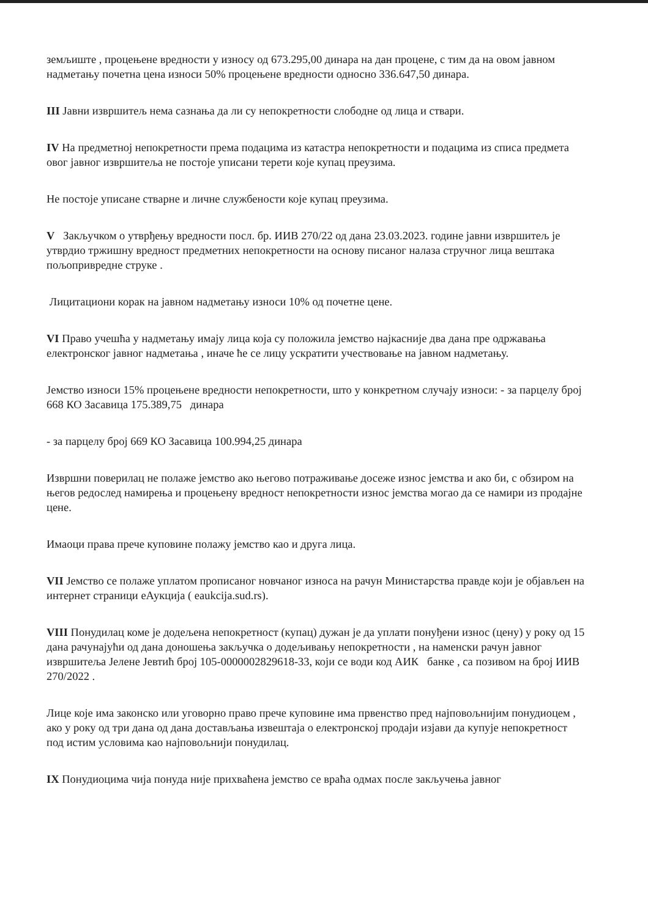земљиште , процењене вредности у износу од 673.295,00 динара на дан процене, с тим да на овом јавном надметању почетна цена износи 50% процењене вредности односно 336.647,50 динара.
III Јавни извршитељ нема сазнања да ли су непокретности слободне од лица и ствари.
IV На предметној непокретности према подацима из катастра непокретности и подацима из списа предмета овог јавног извршитеља не постоје уписани терети које купац преузима.
Не постоје уписане стварне и личне службености које купац преузима.
V Закључком о утврђењу вредности посл. бр. ИИВ 270/22 од дана 23.03.2023. године јавни извршитељ је утврдио тржишну вредност предметних непокретности на основу писаног налаза стручног лица вештака пољопривредне струке .
Лицитациони корак на јавном надметању износи 10% од почетне цене.
VI Право учешћа у надметању имају лица која су положила јемство најкасније два дана пре одржавања електронског јавног надметања , иначе ће се лицу ускратити учествовање на јавном надметању.
Јемство износи 15% процењене вредности непокретности, што у конкретном случају износи: - за парцелу број 668 КО Засавица 175.389,75 динара
- за парцелу број 669 КО Засавица 100.994,25 динара
Извршни поверилац не полаже јемство ако његово потраживање досеже износ јемства и ако би, с обзиром на његов редослед намирења и процењену вредност непокретности износ јемства могао да се намири из продајне цене.
Имаоци права прече куповине полажу јемство као и друга лица.
VII Јемство се полаже уплатом прописаног новчаног износа на рачун Министарства правде који је објављен на интернет страници еАукција ( eaukcija.sud.rs).
VIII Понудилац коме је додељена непокретност (купац) дужан је да уплати понуђени износ (цену) у року од 15 дана рачунајући од дана доношења закључка о додељивању непокретности , на наменски рачун јавног извршитеља Јелене Јевтић број 105-0000002829618-33, који се води код АИК банке , са позивом на број ИИВ 270/2022 .
Лице које има законско или уговорно право прече куповине има првенство пред најповољнијим понудиоцем , ако у року од три дана од дана достављања извештаја о електронској продаји изјави да купује непокретност под истим условима као најповољнији понудилац.
IX Понудиоцима чија понуда није прихваћена јемство се враћа одмах после закључења јавног